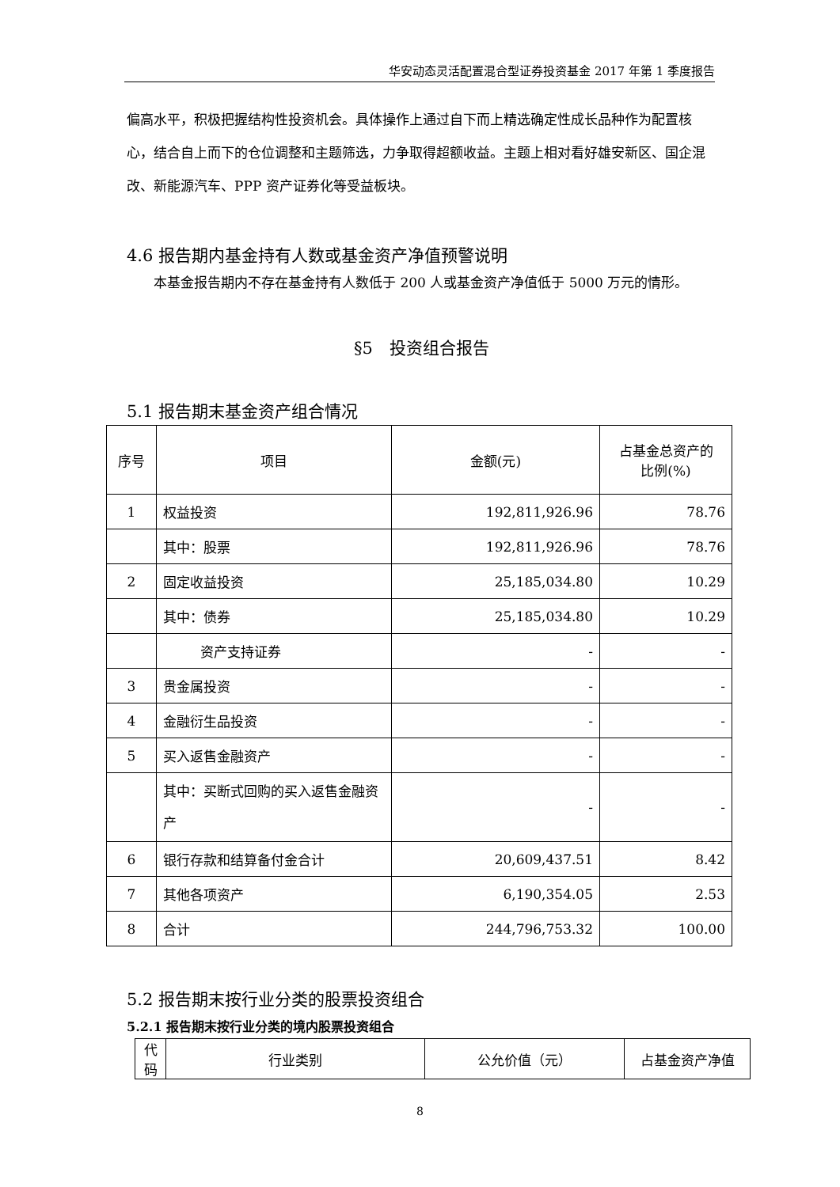华安动态灵活配置混合型证券投资基金 2017 年第 1 季度报告
偏高水平，积极把握结构性投资机会。具体操作上通过自下而上精选确定性成长品种作为配置核心，结合自上而下的仓位调整和主题筛选，力争取得超额收益。主题上相对看好雄安新区、国企混改、新能源汽车、PPP 资产证券化等受益板块。
4.6 报告期内基金持有人数或基金资产净值预警说明
本基金报告期内不存在基金持有人数低于 200 人或基金资产净值低于 5000 万元的情形。
§5　投资组合报告
5.1 报告期末基金资产组合情况
| 序号 | 项目 | 金额(元) | 占基金总资产的 比例(%) |
| --- | --- | --- | --- |
| 1 | 权益投资 | 192,811,926.96 | 78.76 |
| | 其中：股票 | 192,811,926.96 | 78.76 |
| 2 | 固定收益投资 | 25,185,034.80 | 10.29 |
| | 其中：债券 | 25,185,034.80 | 10.29 |
| | 资产支持证券 | - | - |
| 3 | 贵金属投资 | - | - |
| 4 | 金融衍生品投资 | - | - |
| 5 | 买入返售金融资产 | - | - |
| | 其中：买断式回购的买入返售金融资产 | - | - |
| 6 | 银行存款和结算备付金合计 | 20,609,437.51 | 8.42 |
| 7 | 其他各项资产 | 6,190,354.05 | 2.53 |
| 8 | 合计 | 244,796,753.32 | 100.00 |
5.2 报告期末按行业分类的股票投资组合
5.2.1 报告期末按行业分类的境内股票投资组合
| 代码 | 行业类别 | 公允价值（元） | 占基金资产净值 |
| --- | --- | --- | --- |
8